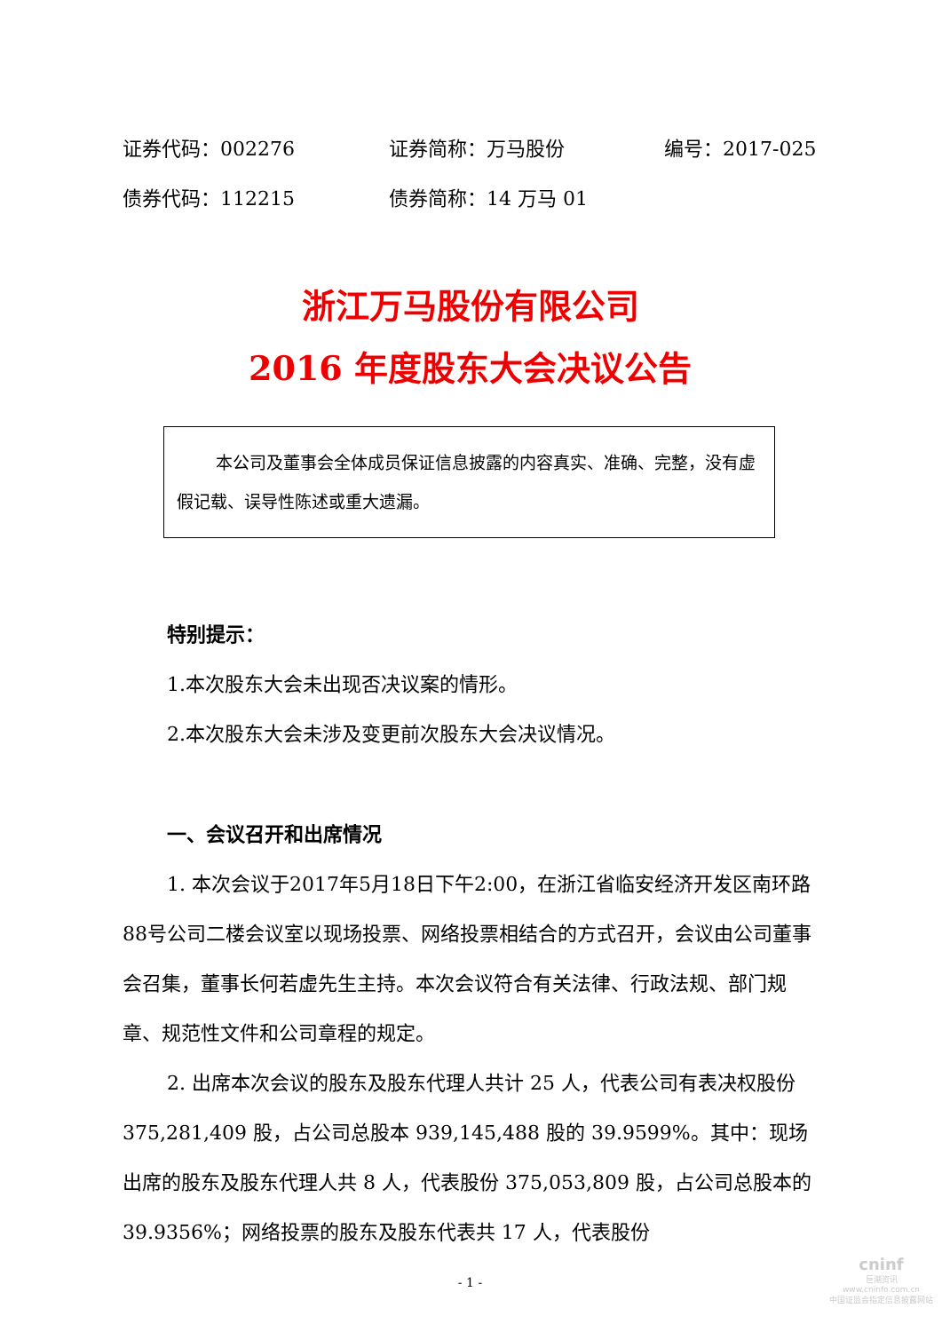证券代码：002276 证券简称：万马股份 编号：2017-025
债券代码：112215 债券简称：14 万马 01
浙江万马股份有限公司
2016 年度股东大会决议公告
本公司及董事会全体成员保证信息披露的内容真实、准确、完整，没有虚假记载、误导性陈述或重大遗漏。
特别提示：
1.本次股东大会未出现否决议案的情形。
2.本次股东大会未涉及变更前次股东大会决议情况。
一、会议召开和出席情况
1. 本次会议于2017年5月18日下午2:00，在浙江省临安经济开发区南环路88号公司二楼会议室以现场投票、网络投票相结合的方式召开，会议由公司董事会召集，董事长何若虚先生主持。本次会议符合有关法律、行政法规、部门规章、规范性文件和公司章程的规定。
2. 出席本次会议的股东及股东代理人共计 25 人，代表公司有表决权股份 375,281,409 股，占公司总股本 939,145,488 股的 39.9599%。其中：现场出席的股东及股东代理人共 8 人，代表股份 375,053,809 股，占公司总股本的 39.9356%；网络投票的股东及股东代表共 17 人，代表股份
- 1 -
cninf
巨潮资讯
www.cninfo.com.cn
中国证监会指定信息披露网站